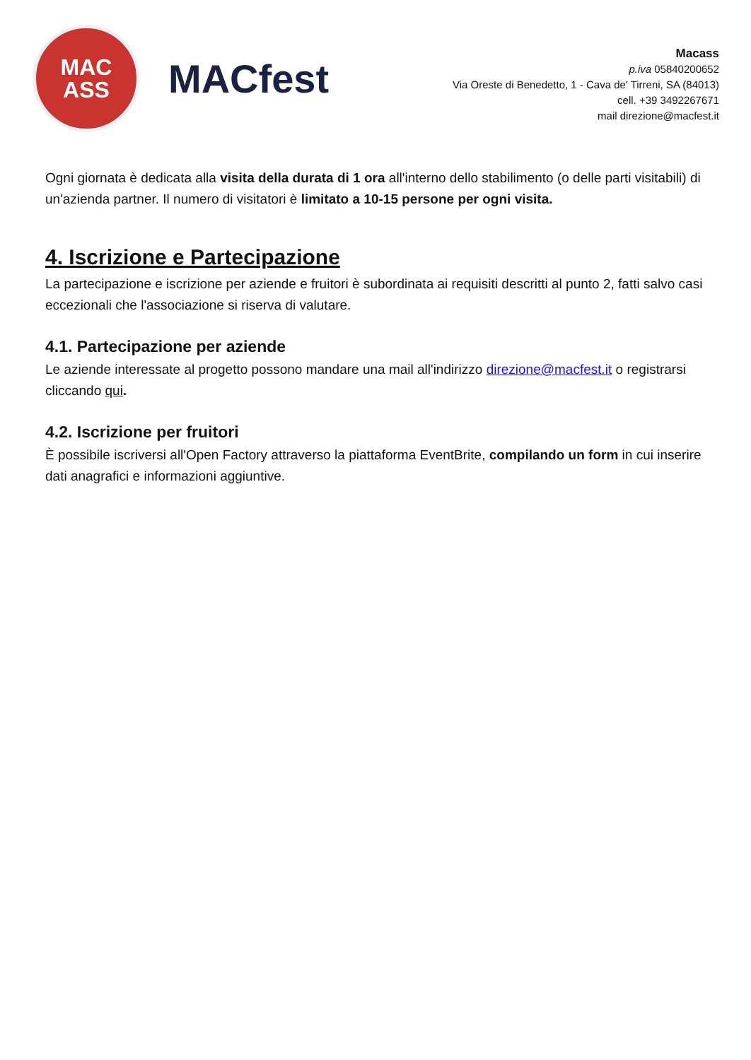MAC
ASS
MACfest
Macass
p.iva 05840200652
Via Oreste di Benedetto, 1 - Cava de' Tirreni, SA (84013)
cell. +39 3492267671
mail direzione@macfest.it
Ogni giornata è dedicata alla visita della durata di 1 ora all'interno dello stabilimento (o delle parti visitabili) di un'azienda partner. Il numero di visitatori è limitato a 10-15 persone per ogni visita.
4. Iscrizione e Partecipazione
La partecipazione e iscrizione per aziende e fruitori è subordinata ai requisiti descritti al punto 2, fatti salvo casi eccezionali che l'associazione si riserva di valutare.
4.1. Partecipazione per aziende
Le aziende interessate al progetto possono mandare una mail all'indirizzo direzione@macfest.it o registrarsi cliccando qui.
4.2. Iscrizione per fruitori
È possibile iscriversi all'Open Factory attraverso la piattaforma EventBrite, compilando un form in cui inserire dati anagrafici e informazioni aggiuntive.